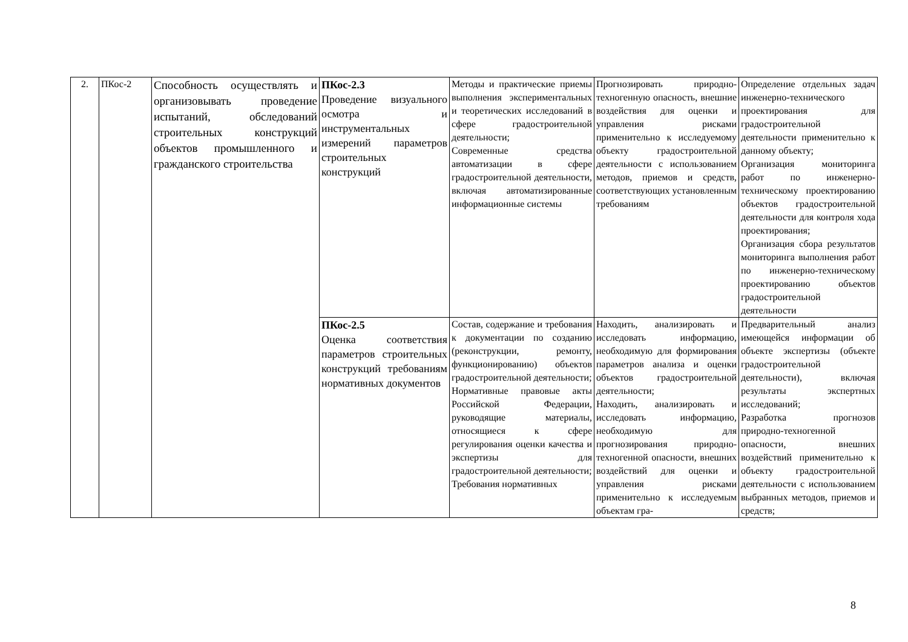| 2. | ПКос-2 | Способность осуществлять и организовывать проведение испытаний, обследований строительных конструкций объектов промышленного и гражданского строительства | ПКос-2.3 Проведение визуального осмотра и инструментальных измерений параметров строительных конструкций | Методы и практические приемы выполнения экспериментальных и теоретических исследований в сфере градостроительной деятельности; Современные средства автоматизации в сфере градостроительной деятельности, включая автоматизированные информационные системы | Прогнозировать природно-техногенную опасность, внешние воздействия для оценки и управления рисками применительно к исследуемому объекту градостроительной деятельности с использованием методов, приемов и средств, соответствующих установленным требованиям | Определение отдельных задач инженерно-технического проектирования для градостроительной деятельности применительно к данному объекту; Организация мониторинга работ по инженерно-техническому проектированию объектов градостроительной деятельности для контроля хода проектирования; Организация сбора результатов мониторинга выполнения работ по инженерно-техническому проектированию объектов градостроительной деятельности |
| | | | ПКос-2.5 Оценка соответствия параметров строительных конструкций требованиям нормативных документов | Состав, содержание и требования к документации по созданию (реконструкции, ремонту, функционированию) объектов градостроительной деятельности; Нормативные правовые акты Российской Федерации, руководящие материалы, относящиеся к сфере регулирования оценки качества и экспертизы для градостроительной деятельности; Требования нормативных | Находить, анализировать и исследовать информацию, необходимую для формирования параметров анализа и оценки объектов градостроительной деятельности; Находить, анализировать и исследовать информацию, необходимую для прогнозирования природно-техногенной опасности, внешних воздействий для оценки и управления рисками применительно к исследуемым объектам гра- | Предварительный анализ имеющейся информации об объекте экспертизы (объекте градостроительной деятельности), включая результаты экспертных исследований; Разработка прогнозов природно-техногенной опасности, внешних воздействий применительно к объекту градостроительной деятельности с использованием выбранных методов, приемов и средств; |
8